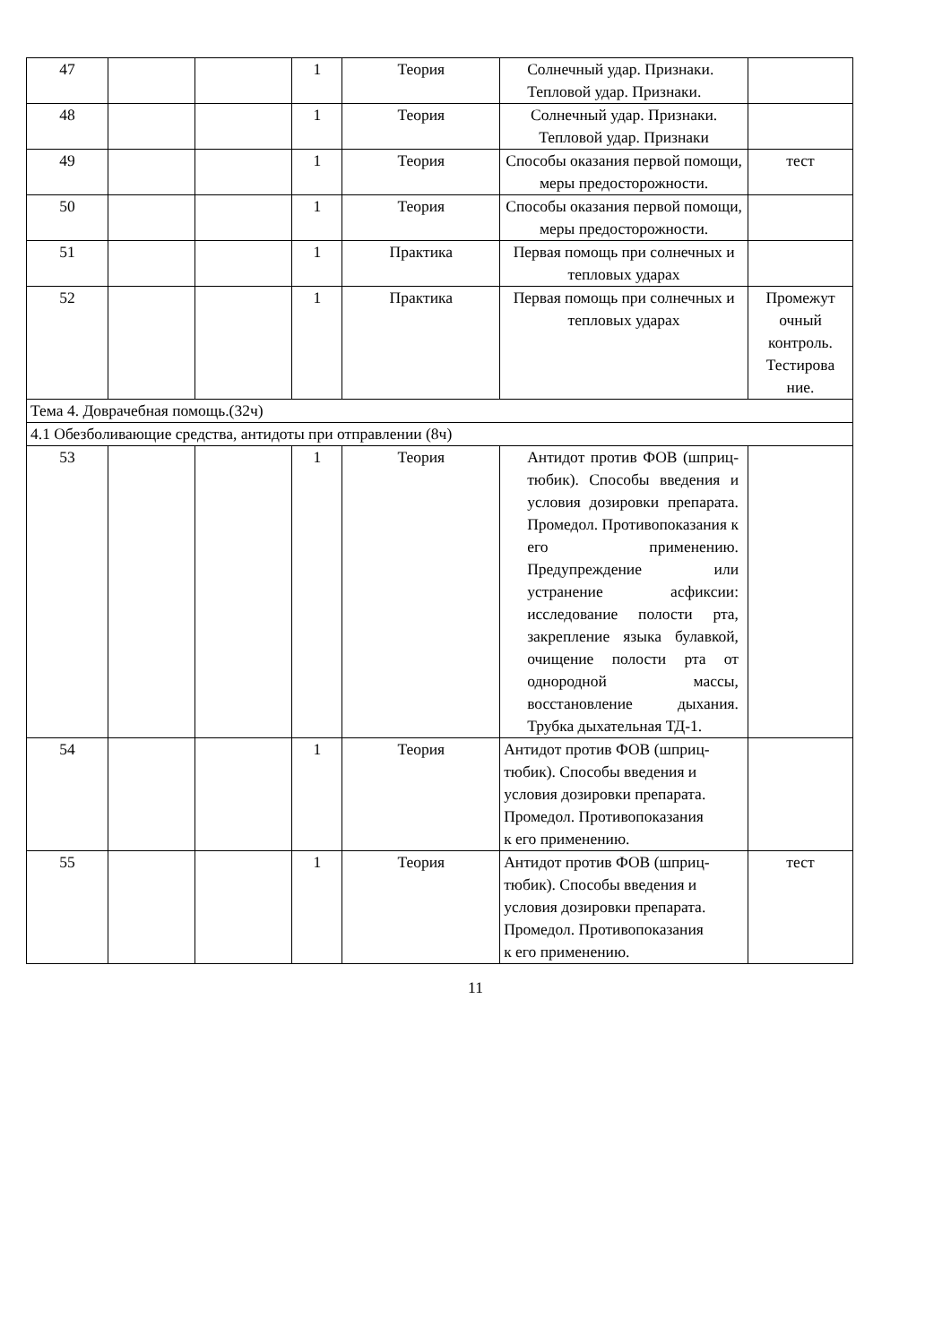| 47 | | | 1 | Теория | Солнечный удар. Признаки. Тепловой удар. Признаки. | |
| 48 | | | 1 | Теория | Солнечный удар. Признаки. Тепловой удар. Признаки | |
| 49 | | | 1 | Теория | Способы оказания первой помощи, меры предосторожности. | тест |
| 50 | | | 1 | Теория | Способы оказания первой помощи, меры предосторожности. | |
| 51 | | | 1 | Практика | Первая помощь при солнечных и тепловых ударах | |
| 52 | | | 1 | Практика | Первая помощь при солнечных и тепловых ударах | Промежут очный контроль. Тестирова ние. |
| Тема 4. Доврачебная помощь.(32ч) | | | | | | |
| 4.1 Обезболивающие средства, антидоты при отправлении (8ч) | | | | | | |
| 53 | | | 1 | Теория | Антидот против ФОВ (шприц-тюбик). Способы введения и условия дозировки препарата. Промедол. Противопоказания к его применению. Предупреждение или устранение асфиксии: исследование полости рта, закрепление языка булавкой, очищение полости рта от однородной массы, восстановление дыхания. Трубка дыхательная ТД-1. | |
| 54 | | | 1 | Теория | Антидот против ФОВ (шприц-тюбик). Способы введения и условия дозировки препарата. Промедол. Противопоказания к его применению. | |
| 55 | | | 1 | Теория | Антидот против ФОВ (шприц-тюбик). Способы введения и условия дозировки препарата. Промедол. Противопоказания к его применению. | тест |
11